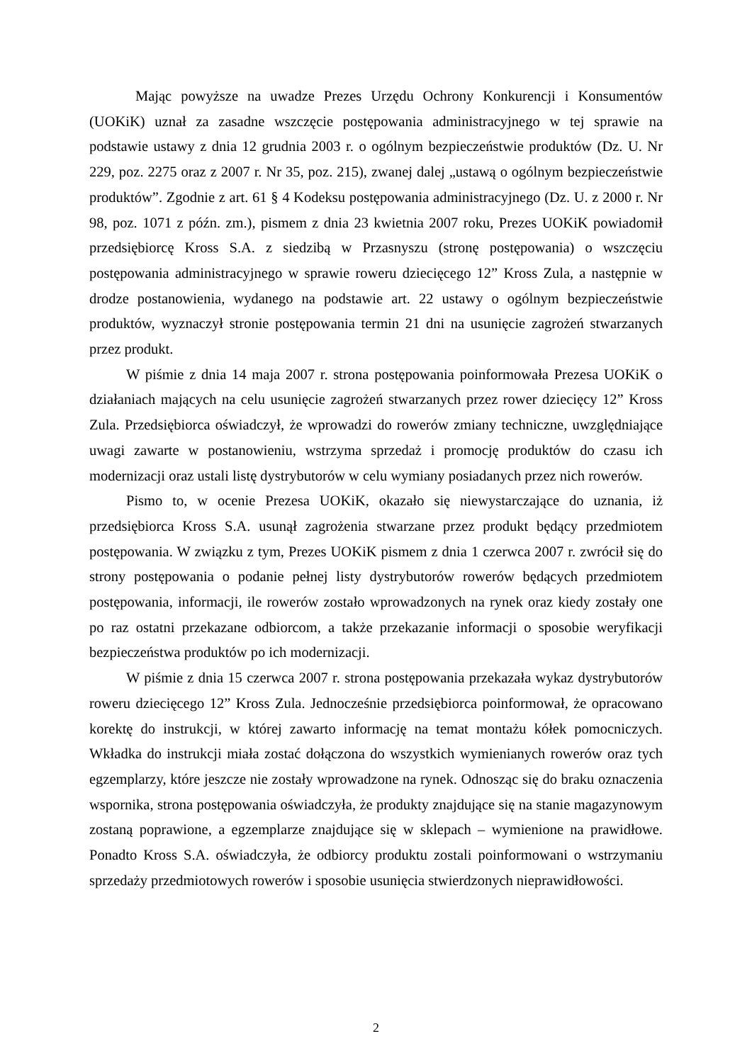Mając powyższe na uwadze Prezes Urzędu Ochrony Konkurencji i Konsumentów (UOKiK) uznał za zasadne wszczęcie postępowania administracyjnego w tej sprawie na podstawie ustawy z dnia 12 grudnia 2003 r. o ogólnym bezpieczeństwie produktów (Dz. U. Nr 229, poz. 2275 oraz z 2007 r. Nr 35, poz. 215), zwanej dalej „ustawą o ogólnym bezpieczeństwie produktów”. Zgodnie z art. 61 § 4 Kodeksu postępowania administracyjnego (Dz. U. z 2000 r. Nr 98, poz. 1071 z późn. zm.), pismem z dnia 23 kwietnia 2007 roku, Prezes UOKiK powiadomił przedsiębiorcę Kross S.A. z siedzibą w Przasnyszu (stronę postępowania) o wszczęciu postępowania administracyjnego w sprawie roweru dziecięcego 12” Kross Zula, a następnie w drodze postanowienia, wydanego na podstawie art. 22 ustawy o ogólnym bezpieczeństwie produktów, wyznaczył stronie postępowania termin 21 dni na usunięcie zagrożeń stwarzanych przez produkt.
W piśmie z dnia 14 maja 2007 r. strona postępowania poinformowała Prezesa UOKiK o działaniach mających na celu usunięcie zagrożeń stwarzanych przez rower dziecięcy 12” Kross Zula. Przedsiębiorca oświadczył, że wprowadzi do rowerów zmiany techniczne, uwzględniające uwagi zawarte w postanowieniu, wstrzyma sprzedaż i promocję produktów do czasu ich modernizacji oraz ustali listę dystrybutorów w celu wymiany posiadanych przez nich rowerów.
Pismo to, w ocenie Prezesa UOKiK, okazało się niewystarczające do uznania, iż przedsiębiorca Kross S.A. usunął zagrożenia stwarzane przez produkt będący przedmiotem postępowania. W związku z tym, Prezes UOKiK pismem z dnia 1 czerwca 2007 r. zwrócił się do strony postępowania o podanie pełnej listy dystrybutorów rowerów będących przedmiotem postępowania, informacji, ile rowerów zostało wprowadzonych na rynek oraz kiedy zostały one po raz ostatni przekazane odbiorcom, a także przekazanie informacji o sposobie weryfikacji bezpieczeństwa produktów po ich modernizacji.
W piśmie z dnia 15 czerwca 2007 r. strona postępowania przekazała wykaz dystrybutorów roweru dziecięcego 12” Kross Zula. Jednocześnie przedsiębiorca poinformował, że opracowano korektę do instrukcji, w której zawarto informację na temat montażu kółek pomocniczych. Wkładka do instrukcji miała zostać dołączona do wszystkich wymienianych rowerów oraz tych egzemplarzy, które jeszcze nie zostały wprowadzone na rynek. Odnosząc się do braku oznaczenia wspornika, strona postępowania oświadczyła, że produkty znajdujące się na stanie magazynowym zostaną poprawione, a egzemplarze znajdujące się w sklepach – wymienione na prawidłowe. Ponadto Kross S.A. oświadczyła, że odbiorcy produktu zostali poinformowani o wstrzymaniu sprzedaży przedmiotowych rowerów i sposobie usunięcia stwierdzonych nieprawidłowości.
2